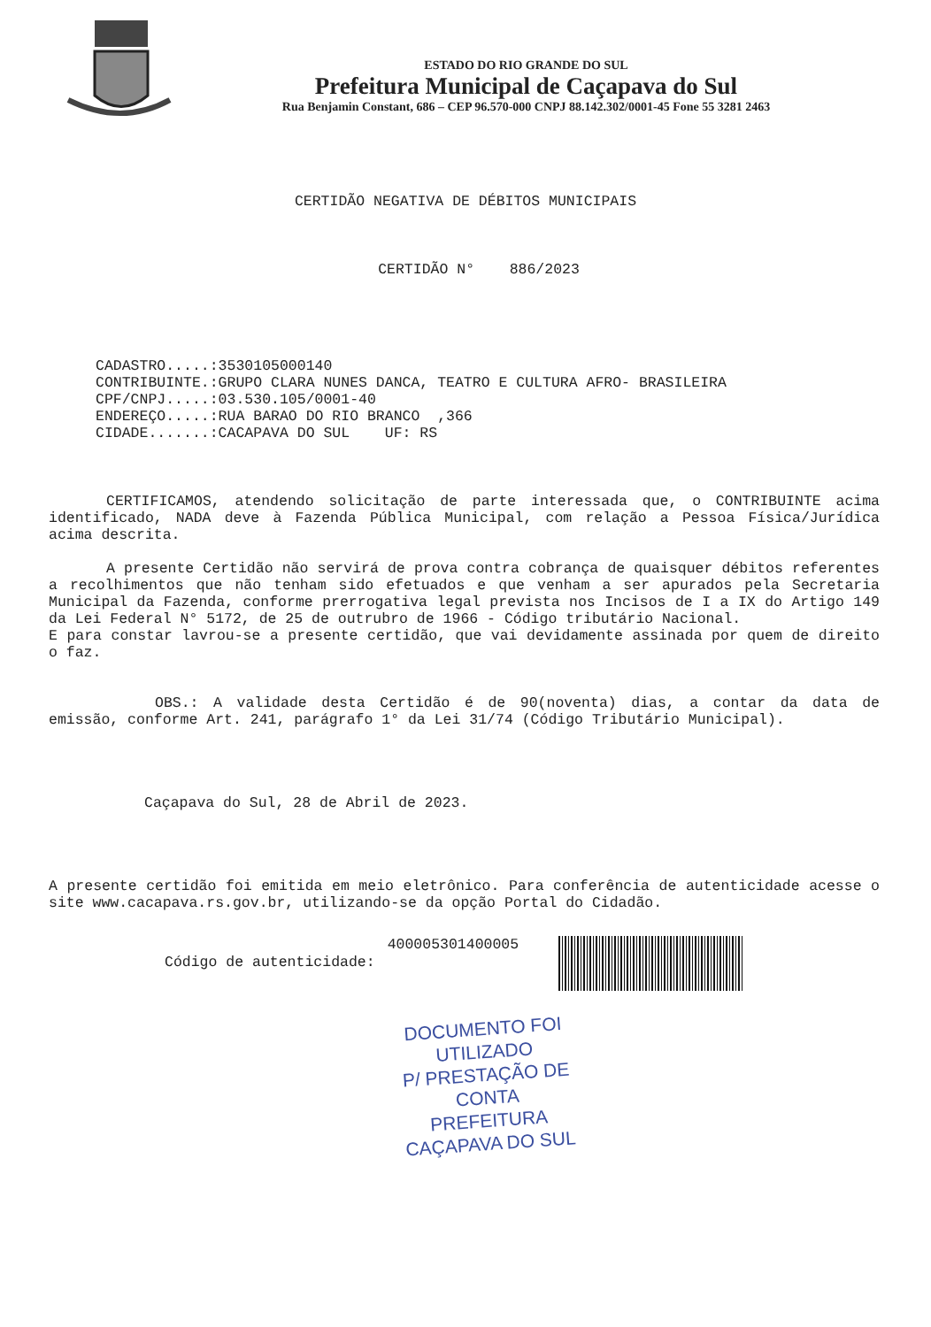ESTADO DO RIO GRANDE DO SUL
Prefeitura Municipal de Caçapava do Sul
Rua Benjamin Constant, 686 – CEP 96.570-000 CNPJ 88.142.302/0001-45 Fone 55 3281 2463
CERTIDÃO NEGATIVA DE DÉBITOS MUNICIPAIS
CERTIDÃO N° 886/2023
CADASTRO.....:3530105000140 CONTRIBUINTE.:GRUPO CLARA NUNES DANCA, TEATRO E CULTURA AFRO- BRASILEIRA CPF/CNPJ.....:03.530.105/0001-40 ENDEREÇO.....:RUA BARAO DO RIO BRANCO ,366 CIDADE.......:CACAPAVA DO SUL UF: RS
CERTIFICAMOS, atendendo solicitação de parte interessada que, o CONTRIBUINTE acima identificado, NADA deve à Fazenda Pública Municipal, com relação a Pessoa Física/Jurídica acima descrita.
A presente Certidão não servirá de prova contra cobrança de quaisquer débitos referentes a recolhimentos que não tenham sido efetuados e que venham a ser apurados pela Secretaria Municipal da Fazenda, conforme prerrogativa legal prevista nos Incisos de I a IX do Artigo 149 da Lei Federal N° 5172, de 25 de outrubro de 1966 - Código tributário Nacional.
E para constar lavrou-se a presente certidão, que vai devidamente assinada por quem de direito o faz.
OBS.: A validade desta Certidão é de 90(noventa) dias, a contar da data de emissão, conforme Art. 241, parágrafo 1° da Lei 31/74 (Código Tributário Municipal).
Caçapava do Sul, 28 de Abril de 2023.
A presente certidão foi emitida em meio eletrônico. Para conferência de autenticidade acesse o site www.cacapava.rs.gov.br, utilizando-se da opção Portal do Cidadão.
Código de autenticidade:
400005301400005
DOCUMENTO FOI UTILIZADO
P/ PRESTAÇÃO DE CONTA
PREFEITURA CAÇAPAVA DO SUL